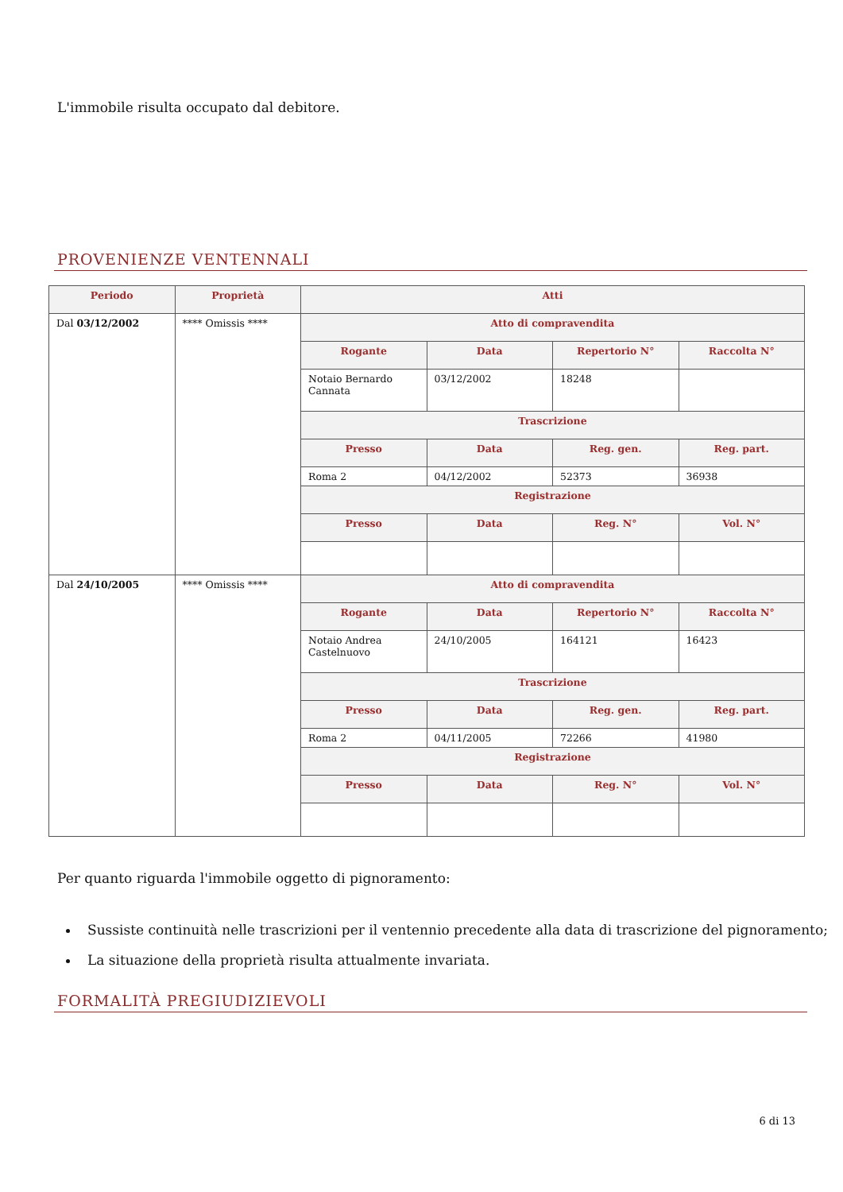L'immobile risulta occupato dal debitore.
PROVENIENZE VENTENNALI
| Periodo | Proprietà | Atti | | | |
| --- | --- | --- | --- | --- | --- |
| Dal 03/12/2002 | **** Omissis **** | Atto di compravendita | | | |
| | | Rogante | Data | Repertorio N° | Raccolta N° |
| | | Notaio Bernardo Cannata | 03/12/2002 | 18248 | |
| | | Trascrizione | | | |
| | | Presso | Data | Reg. gen. | Reg. part. |
| | | Roma 2 | 04/12/2002 | 52373 | 36938 |
| | | Registrazione | | | |
| | | Presso | Data | Reg. N° | Vol. N° |
| Dal 24/10/2005 | **** Omissis **** | Atto di compravendita | | | |
| | | Rogante | Data | Repertorio N° | Raccolta N° |
| | | Notaio Andrea Castelnuovo | 24/10/2005 | 164121 | 16423 |
| | | Trascrizione | | | |
| | | Presso | Data | Reg. gen. | Reg. part. |
| | | Roma 2 | 04/11/2005 | 72266 | 41980 |
| | | Registrazione | | | |
| | | Presso | Data | Reg. N° | Vol. N° |
Per quanto riguarda l'immobile oggetto di pignoramento:
Sussiste continuità nelle trascrizioni per il ventennio precedente alla data di trascrizione del pignoramento;
La situazione della proprietà risulta attualmente invariata.
FORMALITÀ PREGIUDIZIEVOLI
6 di 13